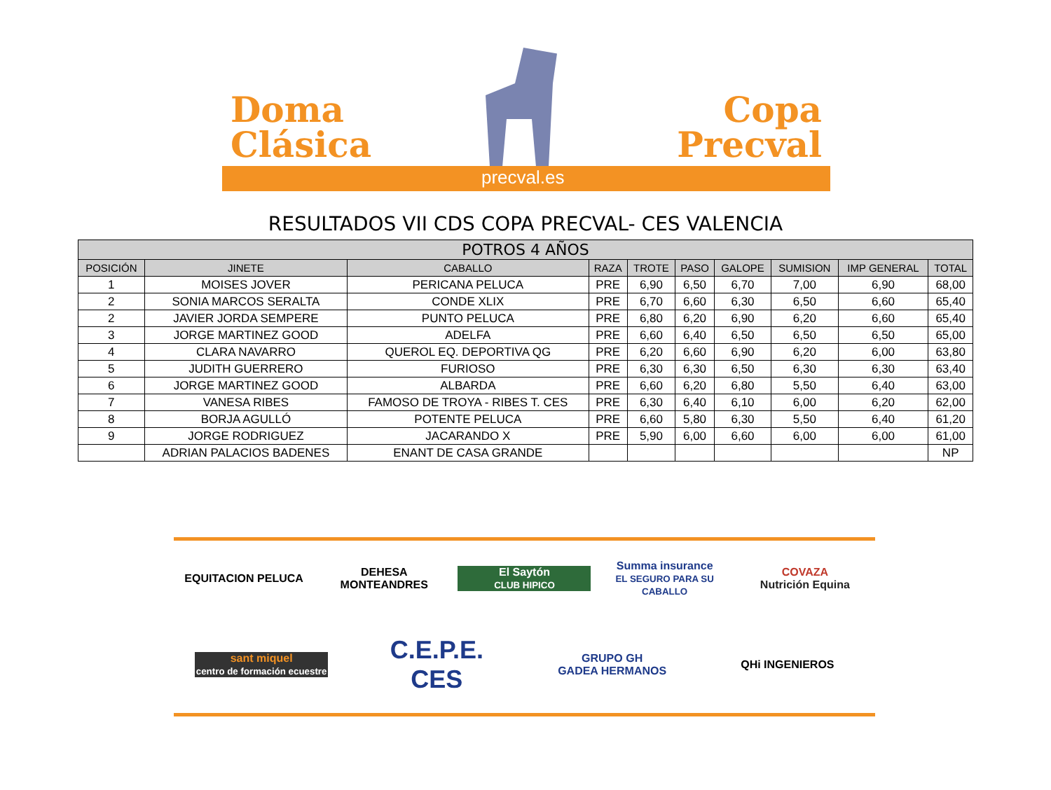Doma
Clásica
Copa
Precval
precval.es
RESULTADOS VII CDS COPA PRECVAL- CES VALENCIA
| POTROS 4 AÑOS | | | | | | | | | |
| POSICIÓN | JINETE | CABALLO | RAZA | TROTE | PASO | GALOPE | SUMISION | IMP GENERAL | TOTAL |
| 1 | MOISES JOVER | PERICANA PELUCA | PRE | 6,90 | 6,50 | 6,70 | 7,00 | 6,90 | 68,00 |
| 2 | SONIA MARCOS SERALTA | CONDE XLIX | PRE | 6,70 | 6,60 | 6,30 | 6,50 | 6,60 | 65,40 |
| 2 | JAVIER JORDA SEMPERE | PUNTO PELUCA | PRE | 6,80 | 6,20 | 6,90 | 6,20 | 6,60 | 65,40 |
| 3 | JORGE MARTINEZ GOOD | ADELFA | PRE | 6,60 | 6,40 | 6,50 | 6,50 | 6,50 | 65,00 |
| 4 | CLARA NAVARRO | QUEROL EQ. DEPORTIVA QG | PRE | 6,20 | 6,60 | 6,90 | 6,20 | 6,00 | 63,80 |
| 5 | JUDITH GUERRERO | FURIOSO | PRE | 6,30 | 6,30 | 6,50 | 6,30 | 6,30 | 63,40 |
| 6 | JORGE MARTINEZ GOOD | ALBARDA | PRE | 6,60 | 6,20 | 6,80 | 5,50 | 6,40 | 63,00 |
| 7 | VANESA RIBES | FAMOSO DE TROYA - RIBES T. CES | PRE | 6,30 | 6,40 | 6,10 | 6,00 | 6,20 | 62,00 |
| 8 | BORJA AGULLÓ | POTENTE PELUCA | PRE | 6,60 | 5,80 | 6,30 | 5,50 | 6,40 | 61,20 |
| 9 | JORGE RODRIGUEZ | JACARANDO X | PRE | 5,90 | 6,00 | 6,60 | 6,00 | 6,00 | 61,00 |
| | ADRIAN PALACIOS BADENES | ENANT DE CASA GRANDE | | | | | | | NP |
EQUITACION PELUCA
DEHESA MONTEANDRES
El Saytón
CLUB HIPICO
Summa insurance
EL SEGURO PARA SU CABALLO
COVAZA
Nutrición Equina
sant miquel
centro de formación ecuestre
C.E.P.E. CES
GRUPO GH
GADEA HERMANOS
QHi INGENIEROS